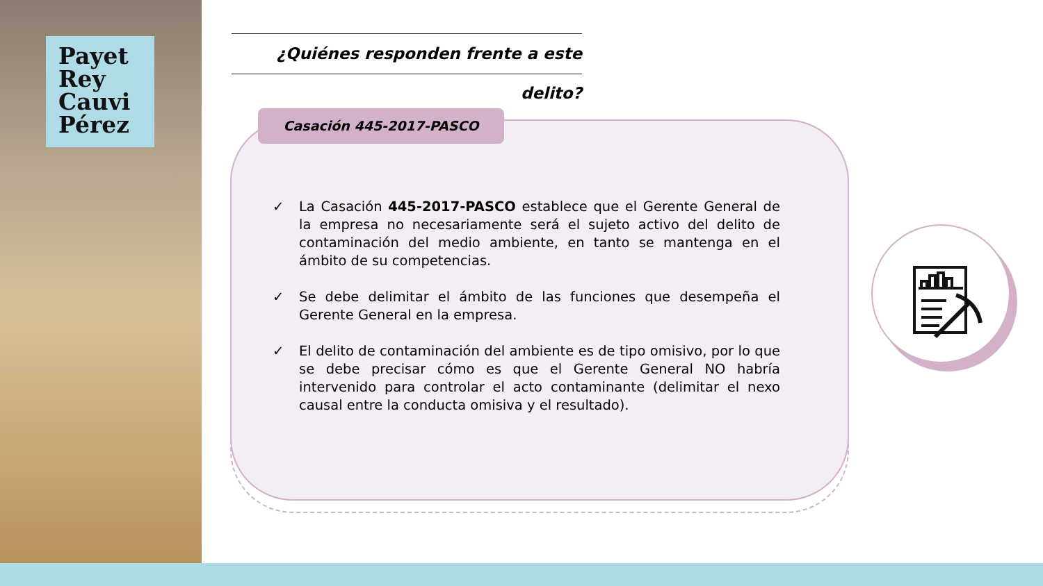Payet
Rey
Cauvi
Pérez
¿Quiénes responden frente a este delito?
Casación 445-2017-PASCO
✓ La Casación 445-2017-PASCO establece que el Gerente General de la empresa no necesariamente será el sujeto activo del delito de contaminación del medio ambiente, en tanto se mantenga en el ámbito de su competencias.
✓ Se debe delimitar el ámbito de las funciones que desempeña el Gerente General en la empresa.
✓ El delito de contaminación del ambiente es de tipo omisivo, por lo que se debe precisar cómo es que el Gerente General NO habría intervenido para controlar el acto contaminante (delimitar el nexo causal entre la conducta omisiva y el resultado).